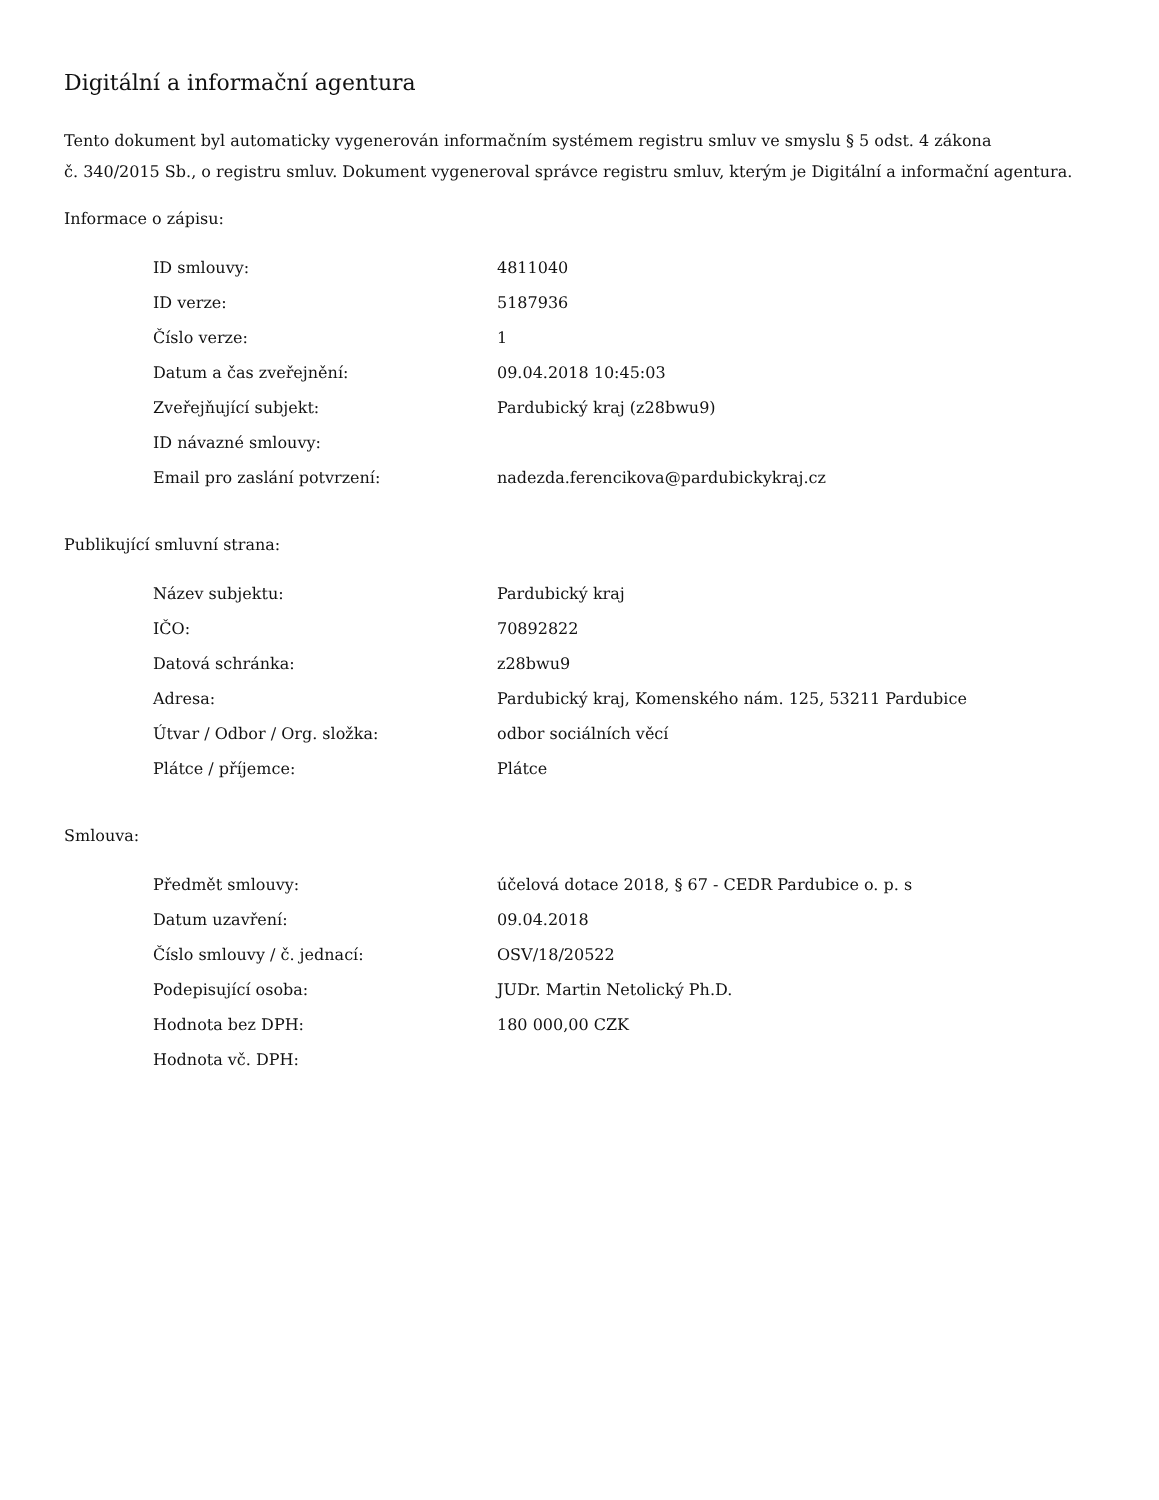Digitální a informační agentura
Tento dokument byl automaticky vygenerován informačním systémem registru smluv ve smyslu § 5 odst. 4 zákona
č. 340/2015 Sb., o registru smluv. Dokument vygeneroval správce registru smluv, kterým je Digitální a informační agentura.
Informace o zápisu:
| ID smlouvy: | 4811040 |
| ID verze: | 5187936 |
| Číslo verze: | 1 |
| Datum a čas zveřejnění: | 09.04.2018 10:45:03 |
| Zveřejňující subjekt: | Pardubický kraj (z28bwu9) |
| ID návazné smlouvy: | |
| Email pro zaslání potvrzení: | nadezda.ferencikova@pardubickykraj.cz |
Publikující smluvní strana:
| Název subjektu: | Pardubický kraj |
| IČO: | 70892822 |
| Datová schránka: | z28bwu9 |
| Adresa: | Pardubický kraj, Komenského nám. 125, 53211 Pardubice |
| Útvar / Odbor / Org. složka: | odbor sociálních věcí |
| Plátce / příjemce: | Plátce |
Smlouva:
| Předmět smlouvy: | účelová dotace 2018, § 67 - CEDR Pardubice o. p. s |
| Datum uzavření: | 09.04.2018 |
| Číslo smlouvy / č. jednací: | OSV/18/20522 |
| Podepisující osoba: | JUDr. Martin Netolický Ph.D. |
| Hodnota bez DPH: | 180 000,00 CZK |
| Hodnota vč. DPH: | |